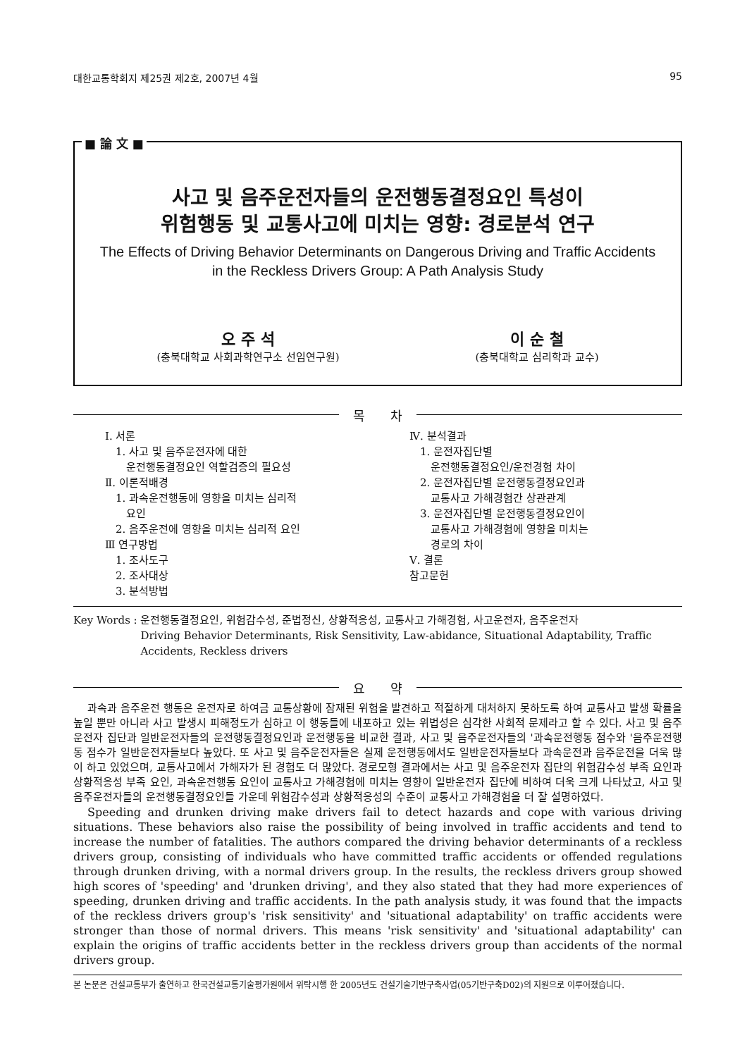대한교통학회지 제25권 제2호, 2007년 4월 95
■ 論 文 ■
사고 및 음주운전자들의 운전행동결정요인 특성이
위험행동 및 교통사고에 미치는 영향: 경로분석 연구
The Effects of Driving Behavior Determinants on Dangerous Driving and Traffic Accidents
in the Reckless Drivers Group: A Path Analysis Study
오 주 석
(충북대학교 사회과학연구소 선임연구원)
이 순 철
(충북대학교 심리학과 교수)
목　　차
Ⅰ. 서론
 1. 사고 및 음주운전자에 대한
  운전행동결정요인 역할검증의 필요성
Ⅱ. 이론적배경
 1. 과속운전행동에 영향을 미치는 심리적
  요인
 2. 음주운전에 영향을 미치는 심리적 요인
Ⅲ 연구방법
 1. 조사도구
 2. 조사대상
 3. 분석방법
Ⅳ. 분석결과
 1. 운전자집단별
  운전행동결정요인/운전경험 차이
 2. 운전자집단별 운전행동결정요인과
  교통사고 가해경험간 상관관계
 3. 운전자집단별 운전행동결정요인이
  교통사고 가해경험에 영향을 미치는
  경로의 차이
Ⅴ. 결론
참고문헌
Key Words : 운전행동결정요인, 위험감수성, 준법정신, 상황적응성, 교통사고 가해경험, 사고운전자, 음주운전자
Driving Behavior Determinants, Risk Sensitivity, Law-abidance, Situational Adaptability, Traffic Accidents, Reckless drivers
요　　약
과속과 음주운전 행동은 운전자로 하여금 교통상황에 잠재된 위험을 발견하고 적절하게 대처하지 못하도록 하여 교통사고 발생 확률을 높일 뿐만 아니라 사고 발생시 피해정도가 심하고 이 행동들에 내포하고 있는 위법성은 심각한 사회적 문제라고 할 수 있다. 사고 및 음주운전자 집단과 일반운전자들의 운전행동결정요인과 운전행동을 비교한 결과, 사고 및 음주운전자들의 '과속운전행동 점수와 '음주운전행동 점수가 일반운전자들보다 높았다. 또 사고 및 음주운전자들은 실제 운전행동에서도 일반운전자들보다 과속운전과 음주운전을 더욱 많이 하고 있었으며, 교통사고에서 가해자가 된 경험도 더 많았다. 경로모형 결과에서는 사고 및 음주운전자 집단의 위험감수성 부족 요인과 상황적응성 부족 요인, 과속운전행동 요인이 교통사고 가해경험에 미치는 영향이 일반운전자 집단에 비하여 더욱 크게 나타났고, 사고 및 음주운전자들의 운전행동결정요인들 가운데 위험감수성과 상황적응성의 수준이 교통사고 가해경험을 더 잘 설명하였다.
Speeding and drunken driving make drivers fail to detect hazards and cope with various driving situations. These behaviors also raise the possibility of being involved in traffic accidents and tend to increase the number of fatalities. The authors compared the driving behavior determinants of a reckless drivers group, consisting of individuals who have committed traffic accidents or offended regulations through drunken driving, with a normal drivers group. In the results, the reckless drivers group showed high scores of 'speeding' and 'drunken driving', and they also stated that they had more experiences of speeding, drunken driving and traffic accidents. In the path analysis study, it was found that the impacts of the reckless drivers group's 'risk sensitivity' and 'situational adaptability' on traffic accidents were stronger than those of normal drivers. This means 'risk sensitivity' and 'situational adaptability' can explain the origins of traffic accidents better in the reckless drivers group than accidents of the normal drivers group.
본 논문은 건설교통부가 출연하고 한국건설교통기술평가원에서 위탁시행 한 2005년도 건설기술기반구축사업(05기반구축D02)의 지원으로 이루어졌습니다.